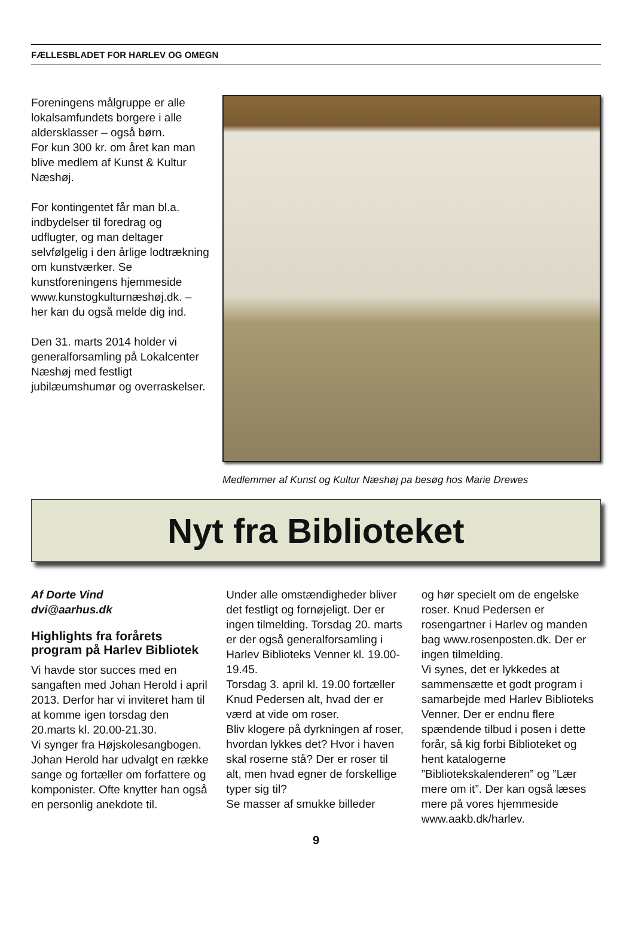FÆLLESBLADET FOR HARLEV OG OMEGN
Foreningens målgruppe er alle lokalsamfundets borgere i alle aldersklasser – også børn.
For kun 300 kr. om året kan man blive medlem af Kunst & Kultur Næshøj.
For kontingentet får man bl.a. indbydelser til foredrag og udflugter, og man deltager selvfølgelig i den årlige lodtrækning om kunstværker. Se kunstforeningens hjemmeside www.kunstogkulturnæshøj.dk. – her kan du også melde dig ind.
Den 31. marts 2014 holder vi generalforsamling på Lokalcenter Næshøj med festligt jubilæumshumør og overraskelser.
Medlemmer af Kunst og Kultur Næshøj pa besøg hos Marie Drewes
Nyt fra Biblioteket
Af Dorte Vind
dvi@aarhus.dk
Highlights fra forårets program på Harlev Bibliotek
Vi havde stor succes med en sangaften med Johan Herold i april 2013. Derfor har vi inviteret ham til at komme igen torsdag den 20.marts kl. 20.00-21.30.
Vi synger fra Højskolesangbogen. Johan Herold har udvalgt en række sange og fortæller om forfattere og komponister. Ofte knytter han også en personlig anekdote til.
Under alle omstændigheder bliver det festligt og fornøjeligt. Der er ingen tilmelding. Torsdag 20. marts er der også generalforsamling i Harlev Biblioteks Venner kl. 19.00-19.45.
Torsdag 3. april kl. 19.00 fortæller Knud Pedersen alt, hvad der er værd at vide om roser.
Bliv klogere på dyrkningen af roser, hvordan lykkes det? Hvor i haven skal roserne stå? Der er roser til alt, men hvad egner de forskellige typer sig til?
Se masser af smukke billeder
og hør specielt om de engelske roser. Knud Pedersen er rosengartner i Harlev og manden bag www.rosenposten.dk. Der er ingen tilmelding.
Vi synes, det er lykkedes at sammensætte et godt program i samarbejde med Harlev Biblioteks Venner. Der er endnu flere spændende tilbud i posen i dette forår, så kig forbi Biblioteket og hent katalogerne ”Bibliotekskalenderen” og ”Lær mere om it”. Der kan også læses mere på vores hjemmeside www.aakb.dk/harlev.
9